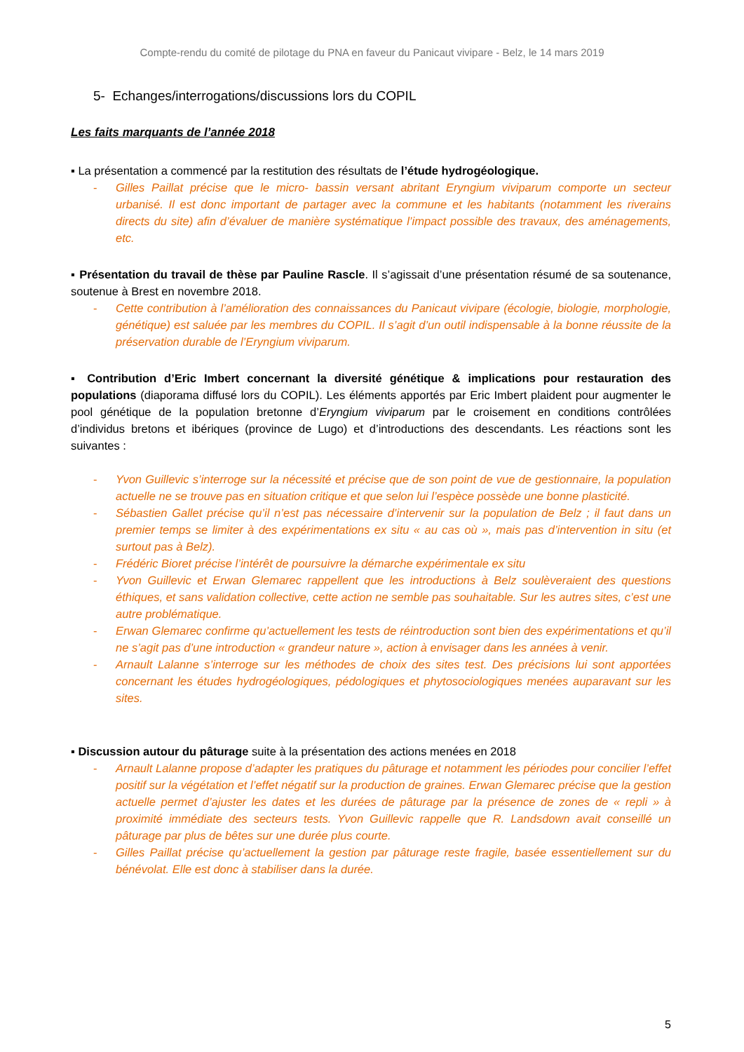Compte-rendu du comité de pilotage du PNA en faveur du Panicaut vivipare - Belz, le 14 mars 2019
5- Echanges/interrogations/discussions lors du COPIL
Les faits marquants de l’année 2018
▪ La présentation a commencé par la restitution des résultats de l’étude hydrogéologique.
- Gilles Paillat précise que le micro- bassin versant abritant Eryngium viviparum comporte un secteur urbanisé. Il est donc important de partager avec la commune et les habitants (notamment les riverains directs du site) afin d’évaluer de manière systématique l’impact possible des travaux, des aménagements, etc.
▪ Présentation du travail de thèse par Pauline Rascle. Il s’agissait d’une présentation résumé de sa soutenance, soutenue à Brest en novembre 2018.
- Cette contribution à l’amélioration des connaissances du Panicaut vivipare (écologie, biologie, morphologie, génétique) est saluée par les membres du COPIL. Il s’agit d’un outil indispensable à la bonne réussite de la préservation durable de l’Eryngium viviparum.
▪ Contribution d’Eric Imbert concernant la diversité génétique & implications pour restauration des populations (diaporama diffusé lors du COPIL). Les éléments apportés par Eric Imbert plaident pour augmenter le pool génétique de la population bretonne d’Eryngium viviparum par le croisement en conditions contrôlées d’individus bretons et ibériques (province de Lugo) et d’introductions des descendants. Les réactions sont les suivantes :
- Yvon Guillevic s’interroge sur la nécessité et précise que de son point de vue de gestionnaire, la population actuelle ne se trouve pas en situation critique et que selon lui l’espèce possède une bonne plasticité.
- Sébastien Gallet précise qu’il n’est pas nécessaire d’intervenir sur la population de Belz ; il faut dans un premier temps se limiter à des expérimentations ex situ « au cas où », mais pas d’intervention in situ (et surtout pas à Belz).
- Frédéric Bioret précise l’intérêt de poursuivre la démarche expérimentale ex situ
- Yvon Guillevic et Erwan Glemarec rappellent que les introductions à Belz soulèveraient des questions éthiques, et sans validation collective, cette action ne semble pas souhaitable. Sur les autres sites, c’est une autre problématique.
- Erwan Glemarec confirme qu’actuellement les tests de réintroduction sont bien des expérimentations et qu’il ne s’agit pas d’une introduction « grandeur nature », action à envisager dans les années à venir.
- Arnault Lalanne s’interroge sur les méthodes de choix des sites test. Des précisions lui sont apportées concernant les études hydrogéologiques, pédologiques et phytosociologiques menées auparavant sur les sites.
▪ Discussion autour du pâturage suite à la présentation des actions menées en 2018
- Arnault Lalanne propose d’adapter les pratiques du pâturage et notamment les périodes pour concilier l’effet positif sur la végétation et l’effet négatif sur la production de graines. Erwan Glemarec précise que la gestion actuelle permet d’ajuster les dates et les durées de pâturage par la présence de zones de « repli » à proximité immédiate des secteurs tests. Yvon Guillevic rappelle que R. Landsdown avait conseillé un pâturage par plus de bêtes sur une durée plus courte.
- Gilles Paillat précise qu’actuellement la gestion par pâturage reste fragile, basée essentiellement sur du bénévolat. Elle est donc à stabiliser dans la durée.
5